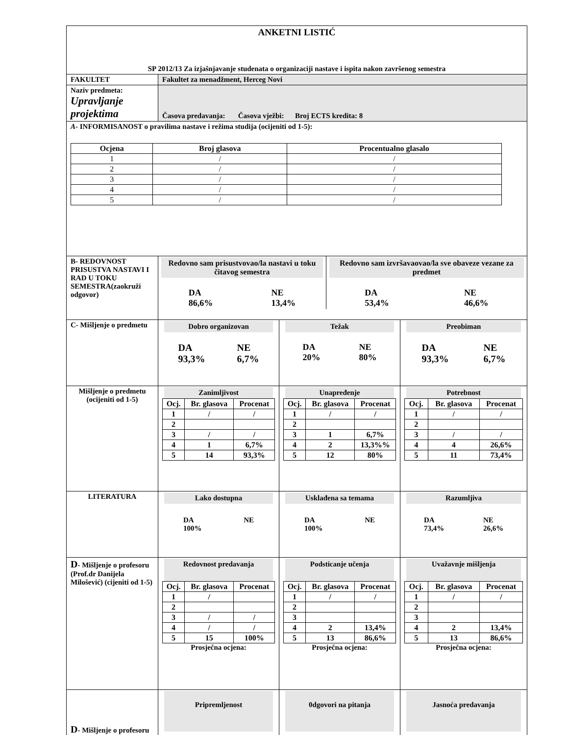| ANKETNI LISTIĆ SP 2012/13 Za izjašnjavanje studenata o organizaciji nastave i ispita nakon završenog semestra | | | |
| FAKULTET | Fakultet za menadžment, Herceg Novi | | |
| Naziv predmeta: Upravljanje projektima | Časova predavanja: Časova vježbi: Broj ECTS kredita: 8 | | |
| A - INFORMISANOST o pravilima nastave i režima studija (ocijeniti od 1-5): / Ocjena / Broj glasova / Procentualno glasalo / / --- / --- / --- / / 1 / / / / / / 2 / / / / / / 3 / / / / / / 4 / / / / / / 5 / / / / / | | | |
| B- REDOVNOST PRISUSTVA NASTAVI I RAD U TOKU SEMESTRA(zaokruži odgovor) | Redovno sam prisustvovao/la nastavi u toku čitavog semestra DA 86,6% NE 13,4% Redovno sam izvršavaovao/la sve obaveze vezane za predmet DA 53,4% NE 46,6% | | |
| C- Mišljenje o predmetu | Dobro organizovan DA 93,3% NE 6,7% | Težak DA 20% NE 80% | Preobiman DA 93,3% NE 6,7% |
| Mišljenje o predmetu (ocijeniti od 1-5) | Zanimljivost / Ocj. / Br. glasova / Procenat / / 1 / / / / / / 2 / / / / 3 / / / / / / 4 / 1 / 6,7% / / 5 / 14 / 93,3% / | Unapređenje / Ocj. / Br. glasova / Procenat / / 1 / / / / / / 2 / / / / 3 / 1 / 6,7% / / 4 / 2 / 13,3%% / / 5 / 12 / 80% / | Potrebnost / Ocj. / Br. glasova / Procenat / / 1 / / / / / / 2 / / / / 3 / / / / / / 4 / 4 / 26,6% / / 5 / 11 / 73,4% / |
| LITERATURA | Lako dostupna DA 100% NE | Usklađena sa temama DA 100% NE | Razumljiva DA 73,4% NE 26,6% |
| D - Mišljenje o profesoru (Prof.dr Danijela Milošević) (cijeniti od 1-5) | Redovnost predavanja / Ocj. / Br. glasova / Procenat / / 1 / / / / / 2 / / / / 3 / / / / / / 4 / / / / / / 5 / 15 / 100% / Prosječna ocjena: | Podsticanje učenja / Ocj. / Br. glasova / Procenat / / 1 / / / / / / 2 / / / / 3 / / / / 4 / 2 / 13,4% / / 5 / 13 / 86,6% / Prosječna ocjena: | Uvažavnje mišljenja / Ocj. / Br. glasova / Procenat / / 1 / / / / / / 2 / / / / 3 / / / / 4 / 2 / 13,4% / / 5 / 13 / 86,6% / Prosječna ocjena: |
| D - Mišljenje o profesoru | Pripremljenost | 0dgovori na pitanja | Jasnoća predavanja |